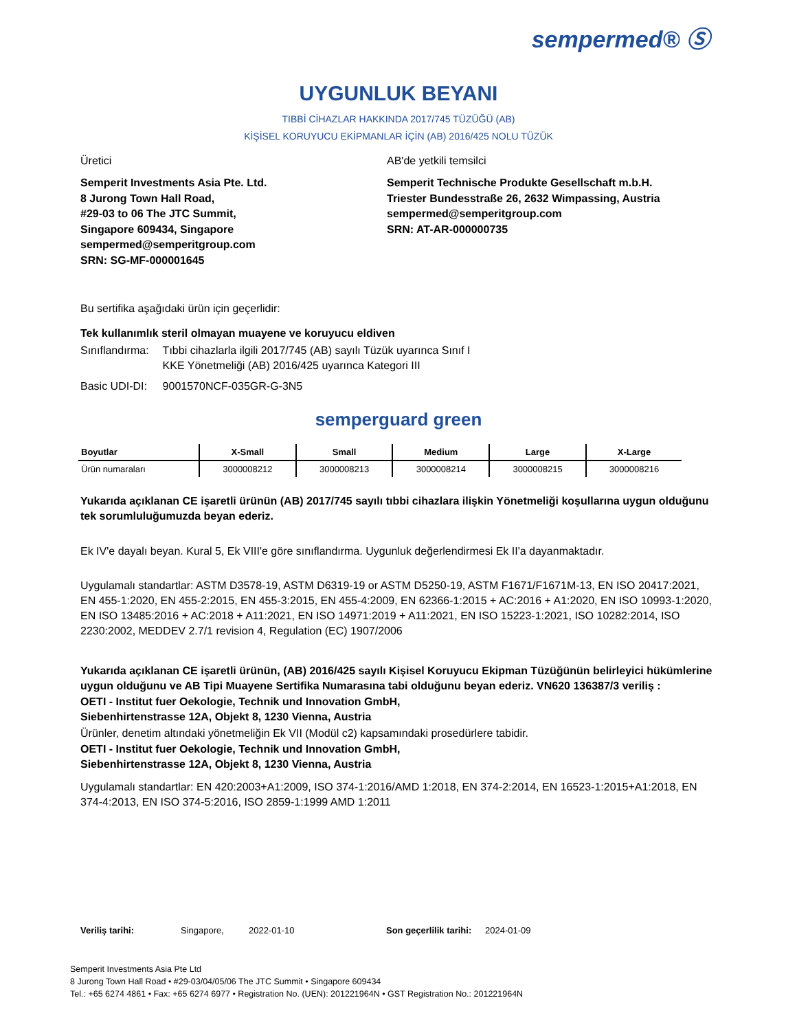sempermed® Ⓢ
UYGUNLUK BEYANI
TIBBİ CİHAZLAR HAKKINDA 2017/745 TÜZÜĞÜ (AB)
KİŞİSEL KORUYUCU EKİPMANLAR İÇİN (AB) 2016/425 NOLU TÜZÜK
Üretici
Semperit Investments Asia Pte. Ltd.
8 Jurong Town Hall Road,
#29-03 to 06 The JTC Summit,
Singapore 609434, Singapore
sempermed@semperitgroup.com
SRN: SG-MF-000001645
AB'de yetkili temsilci
Semperit Technische Produkte Gesellschaft m.b.H.
Triester Bundesstraße 26, 2632 Wimpassing, Austria
sempermed@semperitgroup.com
SRN: AT-AR-000000735
Bu sertifika aşağıdaki ürün için geçerlidir:
Tek kullanımlık steril olmayan muayene ve koruyucu eldiven
| Sınıflandırma: | Tıbbi cihazlarla ilgili 2017/745 (AB) sayılı Tüzük uyarınca Sınıf I KKE Yönetmeliği (AB) 2016/425 uyarınca Kategori III |
| Basic UDI-DI: | 9001570NCF-035GR-G-3N5 |
semperguard green
| Boyutlar | X-Small | Small | Medium | Large | X-Large |
| --- | --- | --- | --- | --- | --- |
| Ürün numaraları | 3000008212 | 3000008213 | 3000008214 | 3000008215 | 3000008216 |
Yukarıda açıklanan CE işaretli ürünün (AB) 2017/745 sayılı tıbbi cihazlara ilişkin Yönetmeliği koşullarına uygun olduğunu tek sorumluluğumuzda beyan ederiz.
Ek IV'e dayalı beyan. Kural 5, Ek VIII'e göre sınıflandırma. Uygunluk değerlendirmesi Ek II'a dayanmaktadır.
Uygulamalı standartlar: ASTM D3578-19, ASTM D6319-19 or ASTM D5250-19, ASTM F1671/F1671M-13, EN ISO 20417:2021, EN 455-1:2020, EN 455-2:2015, EN 455-3:2015, EN 455-4:2009, EN 62366-1:2015 + AC:2016 + A1:2020, EN ISO 10993-1:2020, EN ISO 13485:2016 + AC:2018 + A11:2021, EN ISO 14971:2019 + A11:2021, EN ISO 15223-1:2021, ISO 10282:2014, ISO 2230:2002, MEDDEV 2.7/1 revision 4, Regulation (EC) 1907/2006
Yukarıda açıklanan CE işaretli ürünün, (AB) 2016/425 sayılı Kişisel Koruyucu Ekipman Tüzüğünün belirleyici hükümlerine uygun olduğunu ve AB Tipi Muayene Sertifika Numarasına tabi olduğunu beyan ederiz. VN620 136387/3 veriliş :
OETI - Institut fuer Oekologie, Technik und Innovation GmbH,
Siebenhirtenstrasse 12A, Objekt 8, 1230 Vienna, Austria
Ürünler, denetim altındaki yönetmeliğin Ek VII (Modül c2) kapsamındaki prosedürlere tabidir.
OETI - Institut fuer Oekologie, Technik und Innovation GmbH,
Siebenhirtenstrasse 12A, Objekt 8, 1230 Vienna, Austria
Uygulamalı standartlar: EN 420:2003+A1:2009, ISO 374-1:2016/AMD 1:2018, EN 374-2:2014, EN 16523-1:2015+A1:2018, EN 374-4:2013, EN ISO 374-5:2016, ISO 2859-1:1999 AMD 1:2011
Veriliş tarihi: Singapore, 2022-01-10 Son geçerlilik tarihi: 2024-01-09
Semperit Investments Asia Pte Ltd
8 Jurong Town Hall Road • #29-03/04/05/06 The JTC Summit • Singapore 609434
Tel.: +65 6274 4861 • Fax: +65 6274 6977 • Registration No. (UEN): 201221964N • GST Registration No.: 201221964N